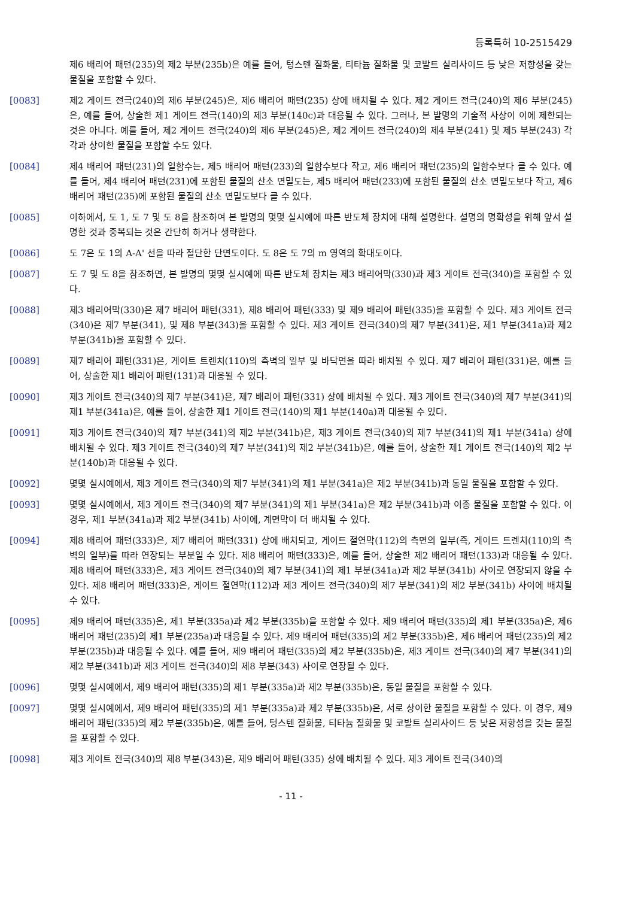등록특허 10-2515429
제6 배리어 패턴(235)의 제2 부분(235b)은 예를 들어, 텅스텐 질화물, 티타늄 질화물 및 코발트 실리사이드 등 낮은 저항성을 갖는 물질을 포함할 수 있다.
[0083] 제2 게이트 전극(240)의 제6 부분(245)은, 제6 배리어 패턴(235) 상에 배치될 수 있다. 제2 게이트 전극(240)의 제6 부분(245)은, 예를 들어, 상술한 제1 게이트 전극(140)의 제3 부분(140c)과 대응될 수 있다. 그러나, 본 발명의 기술적 사상이 이에 제한되는 것은 아니다. 예를 들어, 제2 게이트 전극(240)의 제6 부분(245)은, 제2 게이트 전극(240)의 제4 부분(241) 및 제5 부분(243) 각각과 상이한 물질을 포함할 수도 있다.
[0084] 제4 배리어 패턴(231)의 일함수는, 제5 배리어 패턴(233)의 일함수보다 작고, 제6 배리어 패턴(235)의 일함수보다 클 수 있다. 예를 들어, 제4 배리어 패턴(231)에 포함된 물질의 산소 면밀도는, 제5 배리어 패턴(233)에 포함된 물질의 산소 면밀도보다 작고, 제6 배리어 패턴(235)에 포함된 물질의 산소 면밀도보다 클 수 있다.
[0085] 이하에서, 도 1, 도 7 및 도 8을 참조하여 본 발명의 몇몇 실시예에 따른 반도체 장치에 대해 설명한다. 설명의 명확성을 위해 앞서 설명한 것과 중복되는 것은 간단히 하거나 생략한다.
[0086] 도 7은 도 1의 A-A' 선을 따라 절단한 단면도이다. 도 8은 도 7의 m 영역의 확대도이다.
[0087] 도 7 및 도 8을 참조하면, 본 발명의 몇몇 실시예에 따른 반도체 장치는 제3 배리어막(330)과 제3 게이트 전극(340)을 포함할 수 있다.
[0088] 제3 배리어막(330)은 제7 배리어 패턴(331), 제8 배리어 패턴(333) 및 제9 배리어 패턴(335)을 포함할 수 있다. 제3 게이트 전극(340)은 제7 부분(341), 및 제8 부분(343)을 포함할 수 있다. 제3 게이트 전극(340)의 제7 부분(341)은, 제1 부분(341a)과 제2 부분(341b)을 포함할 수 있다.
[0089] 제7 배리어 패턴(331)은, 게이트 트렌치(110)의 측벽의 일부 및 바닥면을 따라 배치될 수 있다. 제7 배리어 패턴(331)은, 예를 들어, 상술한 제1 배리어 패턴(131)과 대응될 수 있다.
[0090] 제3 게이트 전극(340)의 제7 부분(341)은, 제7 배리어 패턴(331) 상에 배치될 수 있다. 제3 게이트 전극(340)의 제7 부분(341)의 제1 부분(341a)은, 예를 들어, 상술한 제1 게이트 전극(140)의 제1 부분(140a)과 대응될 수 있다.
[0091] 제3 게이트 전극(340)의 제7 부분(341)의 제2 부분(341b)은, 제3 게이트 전극(340)의 제7 부분(341)의 제1 부분(341a) 상에 배치될 수 있다. 제3 게이트 전극(340)의 제7 부분(341)의 제2 부분(341b)은, 예를 들어, 상술한 제1 게이트 전극(140)의 제2 부분(140b)과 대응될 수 있다.
[0092] 몇몇 실시예에서, 제3 게이트 전극(340)의 제7 부분(341)의 제1 부분(341a)은 제2 부분(341b)과 동일 물질을 포함할 수 있다.
[0093] 몇몇 실시예에서, 제3 게이트 전극(340)의 제7 부분(341)의 제1 부분(341a)은 제2 부분(341b)과 이종 물질을 포함할 수 있다. 이 경우, 제1 부분(341a)과 제2 부분(341b) 사이에, 계면막이 더 배치될 수 있다.
[0094] 제8 배리어 패턴(333)은, 제7 배리어 패턴(331) 상에 배치되고, 게이트 절연막(112)의 측면의 일부(즉, 게이트 트렌치(110)의 측벽의 일부)를 따라 연장되는 부분일 수 있다. 제8 배리어 패턴(333)은, 예를 들어, 상술한 제2 배리어 패턴(133)과 대응될 수 있다. 제8 배리어 패턴(333)은, 제3 게이트 전극(340)의 제7 부분(341)의 제1 부분(341a)과 제2 부분(341b) 사이로 연장되지 않을 수 있다. 제8 배리어 패턴(333)은, 게이트 절연막(112)과 제3 게이트 전극(340)의 제7 부분(341)의 제2 부분(341b) 사이에 배치될 수 있다.
[0095] 제9 배리어 패턴(335)은, 제1 부분(335a)과 제2 부분(335b)을 포함할 수 있다. 제9 배리어 패턴(335)의 제1 부분(335a)은, 제6 배리어 패턴(235)의 제1 부분(235a)과 대응될 수 있다. 제9 배리어 패턴(335)의 제2 부분(335b)은, 제6 배리어 패턴(235)의 제2 부분(235b)과 대응될 수 있다. 예를 들어, 제9 배리어 패턴(335)의 제2 부분(335b)은, 제3 게이트 전극(340)의 제7 부분(341)의 제2 부분(341b)과 제3 게이트 전극(340)의 제8 부분(343) 사이로 연장될 수 있다.
[0096] 몇몇 실시예에서, 제9 배리어 패턴(335)의 제1 부분(335a)과 제2 부분(335b)은, 동일 물질을 포함할 수 있다.
[0097] 몇몇 실시예에서, 제9 배리어 패턴(335)의 제1 부분(335a)과 제2 부분(335b)은, 서로 상이한 물질을 포함할 수 있다. 이 경우, 제9 배리어 패턴(335)의 제2 부분(335b)은, 예를 들어, 텅스텐 질화물, 티타늄 질화물 및 코발트 실리사이드 등 낮은 저항성을 갖는 물질을 포함할 수 있다.
[0098] 제3 게이트 전극(340)의 제8 부분(343)은, 제9 배리어 패턴(335) 상에 배치될 수 있다. 제3 게이트 전극(340)의
- 11 -